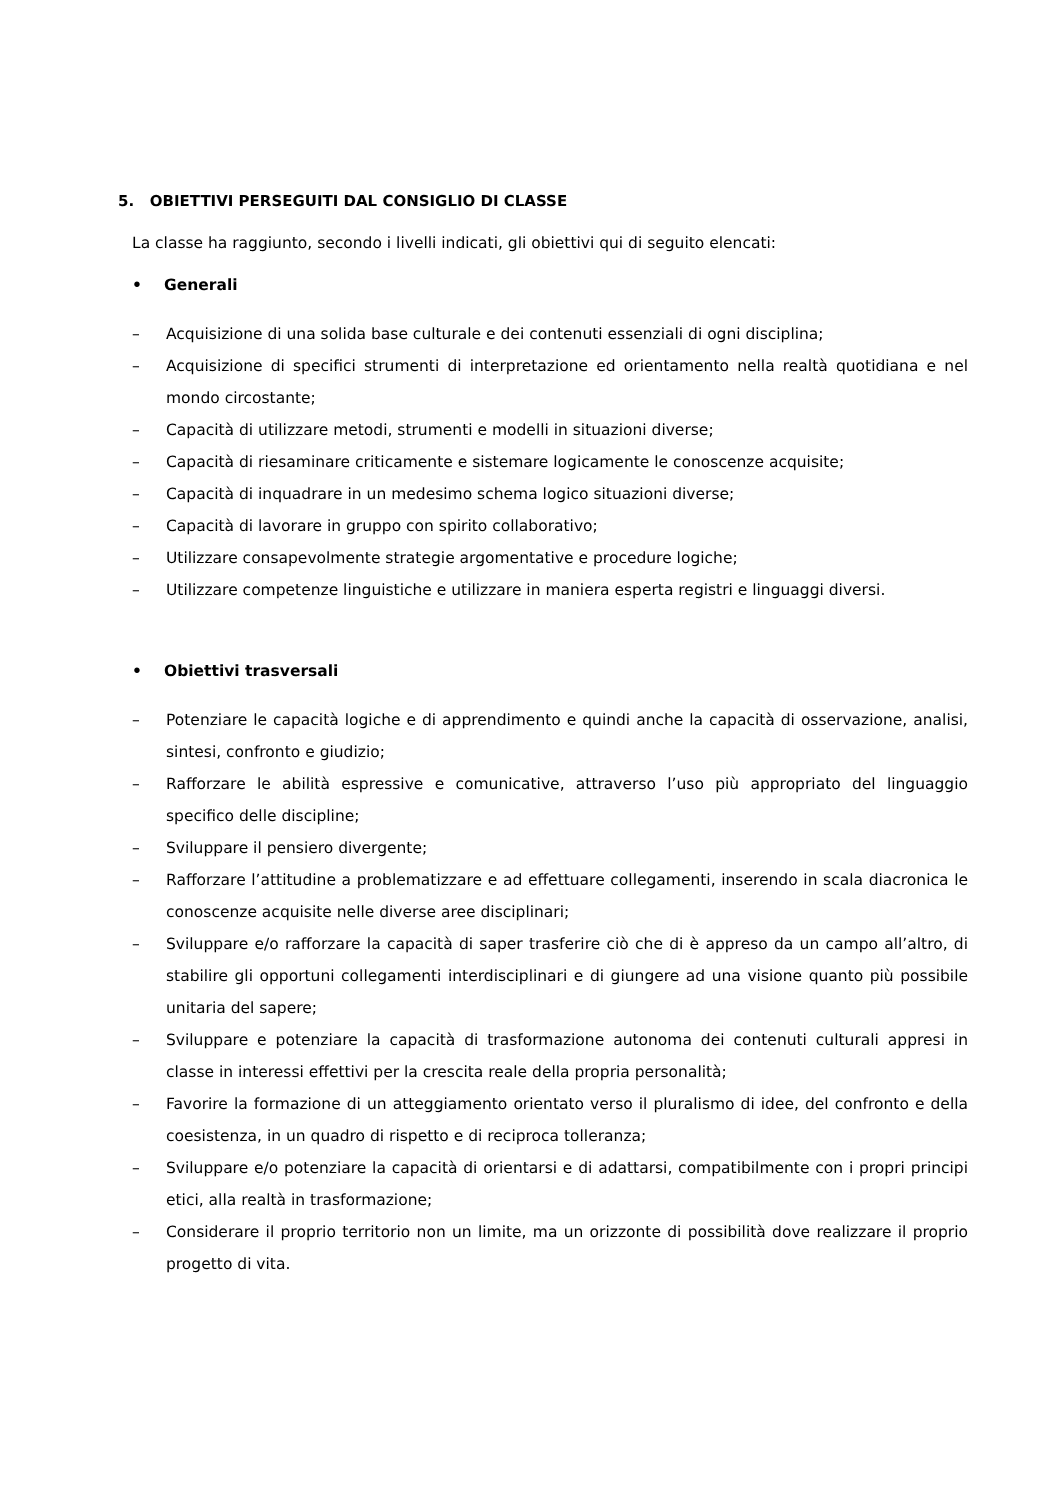5. OBIETTIVI PERSEGUITI DAL CONSIGLIO DI CLASSE
La classe ha raggiunto, secondo i livelli indicati, gli obiettivi qui di seguito elencati:
• Generali
– Acquisizione di una solida base culturale e dei contenuti essenziali di ogni disciplina;
– Acquisizione di specifici strumenti di interpretazione ed orientamento nella realtà quotidiana e nel mondo circostante;
– Capacità di utilizzare metodi, strumenti e modelli in situazioni diverse;
– Capacità di riesaminare criticamente e sistemare logicamente le conoscenze acquisite;
– Capacità di inquadrare in un medesimo schema logico situazioni diverse;
– Capacità di lavorare in gruppo con spirito collaborativo;
– Utilizzare consapevolmente strategie argomentative e procedure logiche;
– Utilizzare competenze linguistiche e utilizzare in maniera esperta registri e linguaggi diversi.
• Obiettivi trasversali
– Potenziare le capacità logiche e di apprendimento e quindi anche la capacità di osservazione, analisi, sintesi, confronto e giudizio;
– Rafforzare le abilità espressive e comunicative, attraverso l’uso più appropriato del linguaggio specifico delle discipline;
– Sviluppare il pensiero divergente;
– Rafforzare l’attitudine a problematizzare e ad effettuare collegamenti, inserendo in scala diacronica le conoscenze acquisite nelle diverse aree disciplinari;
– Sviluppare e/o rafforzare la capacità di saper trasferire ciò che di è appreso da un campo all’altro, di stabilire gli opportuni collegamenti interdisciplinari e di giungere ad una visione quanto più possibile unitaria del sapere;
– Sviluppare e potenziare la capacità di trasformazione autonoma dei contenuti culturali appresi in classe in interessi effettivi per la crescita reale della propria personalità;
– Favorire la formazione di un atteggiamento orientato verso il pluralismo di idee, del confronto e della coesistenza, in un quadro di rispetto e di reciproca tolleranza;
– Sviluppare e/o potenziare la capacità di orientarsi e di adattarsi, compatibilmente con i propri principi etici, alla realtà in trasformazione;
– Considerare il proprio territorio non un limite, ma un orizzonte di possibilità dove realizzare il proprio progetto di vita.